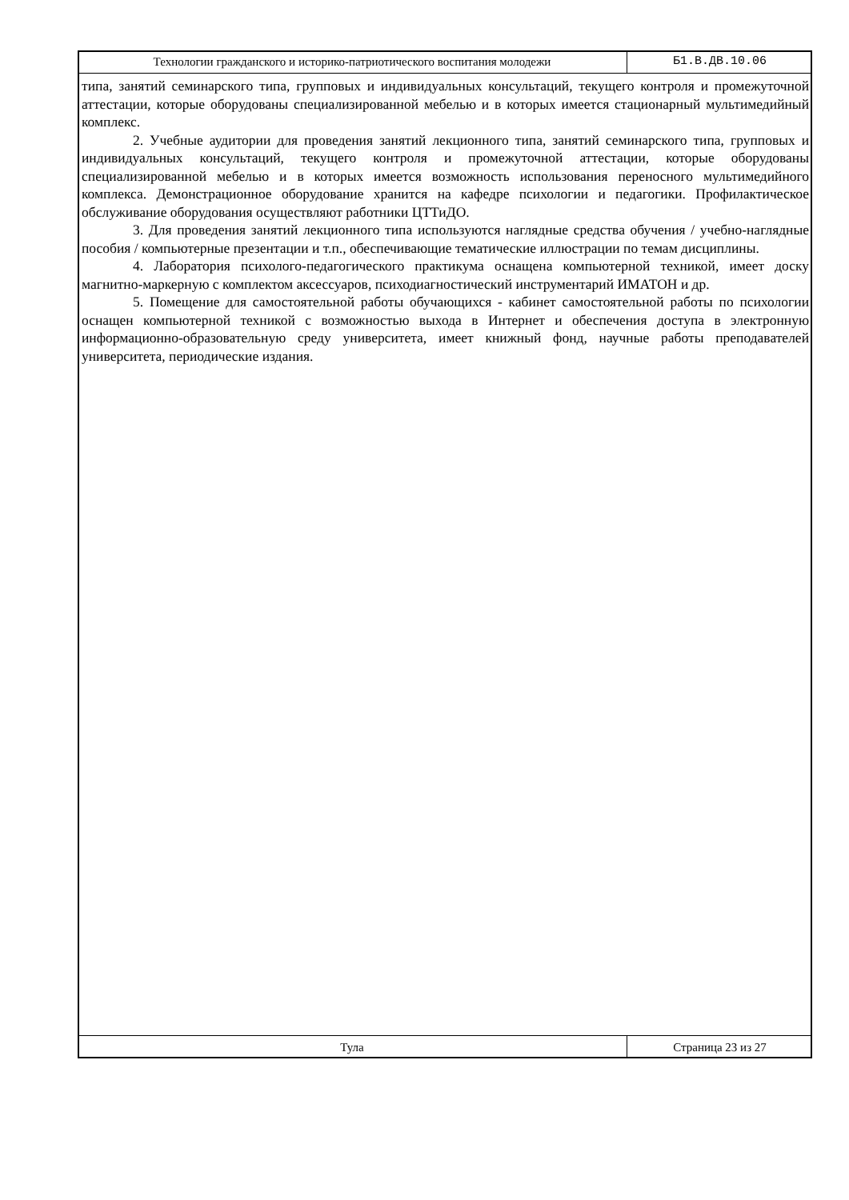Технологии гражданского и историко-патриотического воспитания молодежи
Б1.В.ДВ.10.06
типа, занятий семинарского типа, групповых и индивидуальных консультаций, текущего контроля и промежуточной аттестации, которые оборудованы специализированной мебелью и в которых имеется стационарный мультимедийный комплекс.
2. Учебные аудитории для проведения занятий лекционного типа, занятий семинарского типа, групповых и индивидуальных консультаций, текущего контроля и промежуточной аттестации, которые оборудованы специализированной мебелью и в которых имеется возможность использования переносного мультимедийного комплекса. Демонстрационное оборудование хранится на кафедре психологии и педагогики. Профилактическое обслуживание оборудования осуществляют работники ЦТТиДО.
3. Для проведения занятий лекционного типа используются наглядные средства обучения / учебно-наглядные пособия / компьютерные презентации и т.п., обеспечивающие тематические иллюстрации по темам дисциплины.
4. Лаборатория психолого-педагогического практикума оснащена компьютерной техникой, имеет доску магнитно-маркерную с комплектом аксессуаров, психодиагностический инструментарий ИМАТОН и др.
5. Помещение для самостоятельной работы обучающихся - кабинет самостоятельной работы по психологии оснащен компьютерной техникой с возможностью выхода в Интернет и обеспечения доступа в электронную информационно-образовательную среду университета, имеет книжный фонд, научные работы преподавателей университета, периодические издания.
Тула Страница 23 из 27